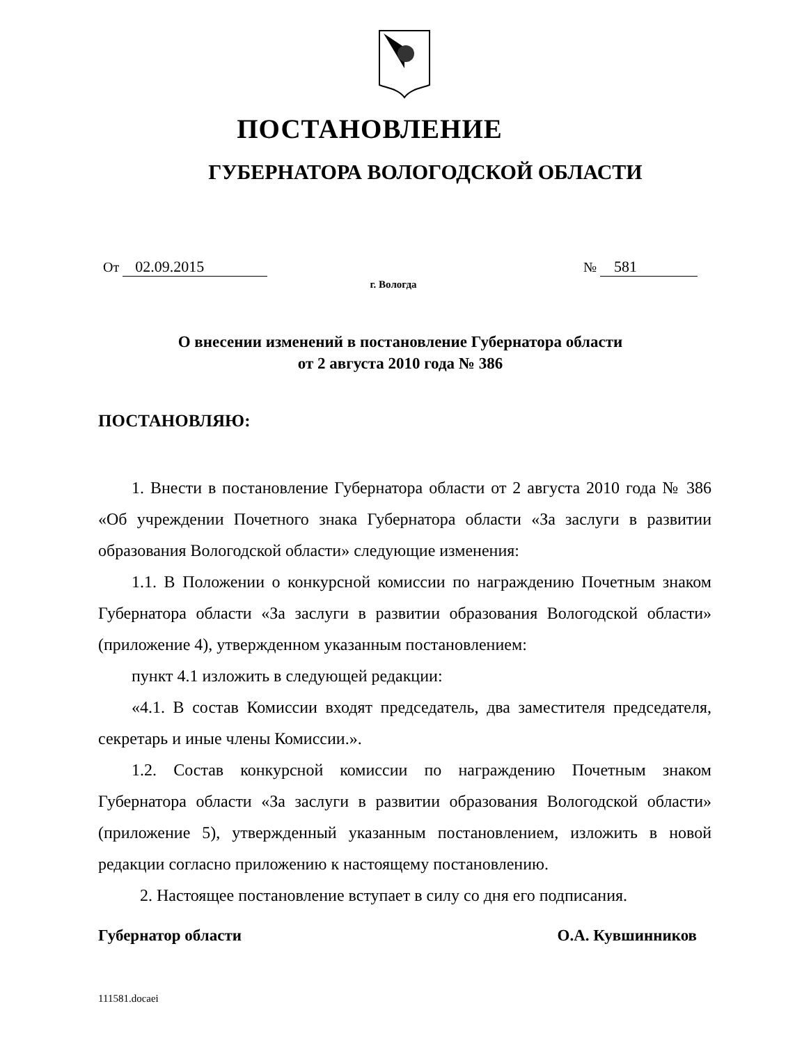ПОСТАНОВЛЕНИЕ
ГУБЕРНАТОРА ВОЛОГОДСКОЙ ОБЛАСТИ
От 02.09.2015 № 581
г. Вологда
О внесении изменений в постановление Губернатора области
от 2 августа 2010 года № 386
ПОСТАНОВЛЯЮ:
1. Внести в постановление Губернатора области от 2 августа 2010 года № 386 «Об учреждении Почетного знака Губернатора области «За заслуги в развитии образования Вологодской области» следующие изменения:
1.1. В Положении о конкурсной комиссии по награждению Почетным знаком Губернатора области «За заслуги в развитии образования Вологодской области» (приложение 4), утвержденном указанным постановлением:
пункт 4.1 изложить в следующей редакции:
«4.1. В состав Комиссии входят председатель, два заместителя председателя, секретарь и иные члены Комиссии.».
1.2. Состав конкурсной комиссии по награждению Почетным знаком Губернатора области «За заслуги в развитии образования Вологодской области» (приложение 5), утвержденный указанным постановлением, изложить в новой редакции согласно приложению к настоящему постановлению.
2. Настоящее постановление вступает в силу со дня его подписания.
Губернатор области О.А. Кувшинников
111581.docaei